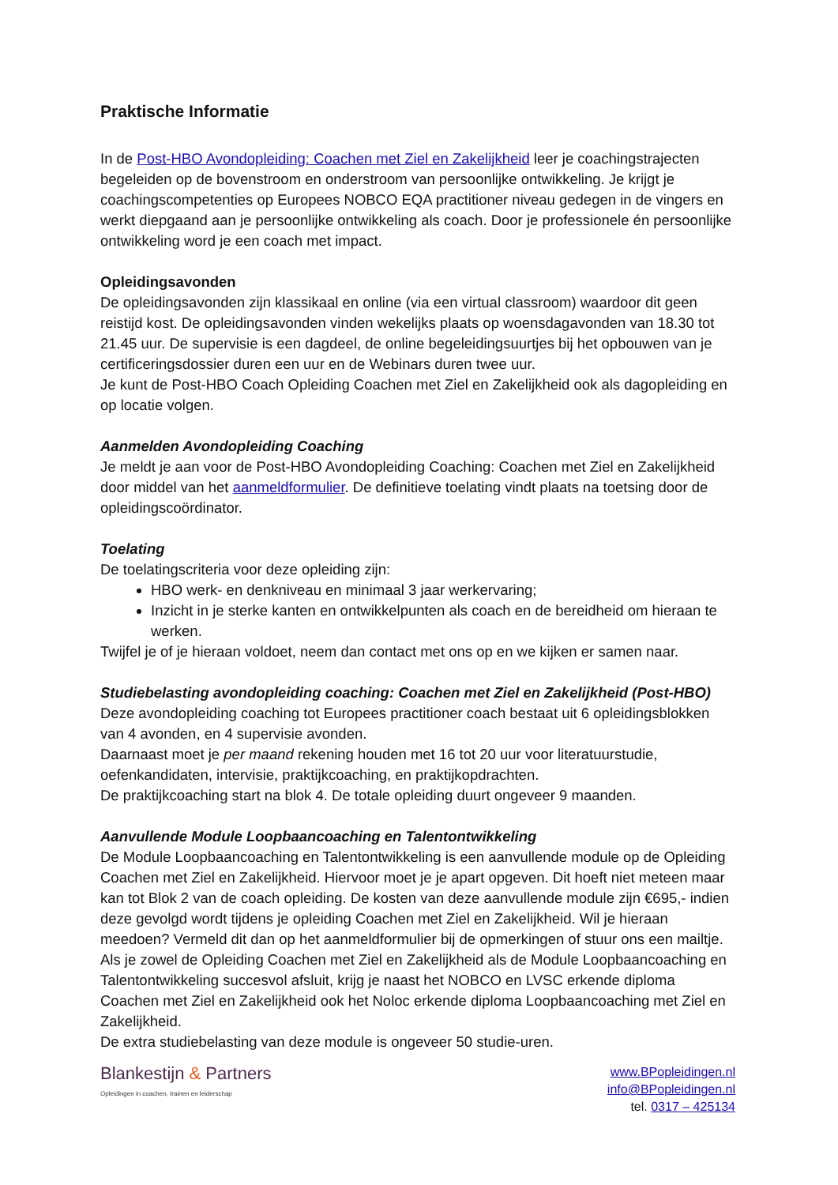Praktische Informatie
In de Post-HBO Avondopleiding: Coachen met Ziel en Zakelijkheid leer je coachingstrajecten begeleiden op de bovenstroom en onderstroom van persoonlijke ontwikkeling. Je krijgt je coachingscompetenties op Europees NOBCO EQA practitioner niveau gedegen in de vingers en werkt diepgaand aan je persoonlijke ontwikkeling als coach. Door je professionele én persoonlijke ontwikkeling word je een coach met impact.
Opleidingsavonden
De opleidingsavonden zijn klassikaal en online (via een virtual classroom) waardoor dit geen reistijd kost. De opleidingsavonden vinden wekelijks plaats op woensdagavonden van 18.30 tot 21.45 uur. De supervisie is een dagdeel, de online begeleidingsuurtjes bij het opbouwen van je certificeringsdossier duren een uur en de Webinars duren twee uur.
Je kunt de Post-HBO Coach Opleiding Coachen met Ziel en Zakelijkheid ook als dagopleiding en op locatie volgen.
Aanmelden Avondopleiding Coaching
Je meldt je aan voor de Post-HBO Avondopleiding Coaching: Coachen met Ziel en Zakelijkheid door middel van het aanmeldformulier. De definitieve toelating vindt plaats na toetsing door de opleidingscoördinator.
Toelating
De toelatingscriteria voor deze opleiding zijn:
HBO werk- en denkniveau en minimaal 3 jaar werkervaring;
Inzicht in je sterke kanten en ontwikkelpunten als coach en de bereidheid om hieraan te werken.
Twijfel je of je hieraan voldoet, neem dan contact met ons op en we kijken er samen naar.
Studiebelasting avondopleiding coaching: Coachen met Ziel en Zakelijkheid (Post-HBO)
Deze avondopleiding coaching tot Europees practitioner coach bestaat uit 6 opleidingsblokken van 4 avonden, en 4 supervisie avonden.
Daarnaast moet je per maand rekening houden met 16 tot 20 uur voor literatuurstudie, oefenkandidaten, intervisie, praktijkcoaching, en praktijkopdrachten.
De praktijkcoaching start na blok 4. De totale opleiding duurt ongeveer 9 maanden.
Aanvullende Module Loopbaancoaching en Talentontwikkeling
De Module Loopbaancoaching en Talentontwikkeling is een aanvullende module op de Opleiding Coachen met Ziel en Zakelijkheid. Hiervoor moet je je apart opgeven. Dit hoeft niet meteen maar kan tot Blok 2 van de coach opleiding. De kosten van deze aanvullende module zijn €695,- indien deze gevolgd wordt tijdens je opleiding Coachen met Ziel en Zakelijkheid. Wil je hieraan meedoen? Vermeld dit dan op het aanmeldformulier bij de opmerkingen of stuur ons een mailtje.
Als je zowel de Opleiding Coachen met Ziel en Zakelijkheid als de Module Loopbaancoaching en Talentontwikkeling succesvol afsluit, krijg je naast het NOBCO en LVSC erkende diploma Coachen met Ziel en Zakelijkheid ook het Noloc erkende diploma Loopbaancoaching met Ziel en Zakelijkheid.
De extra studiebelasting van deze module is ongeveer 50 studie-uren.
Blankestijn & Partners
Opleidingen in coachen, trainen en leiderschap
www.BPopleidingen.nl
info@BPopleidingen.nl
tel. 0317 – 425134